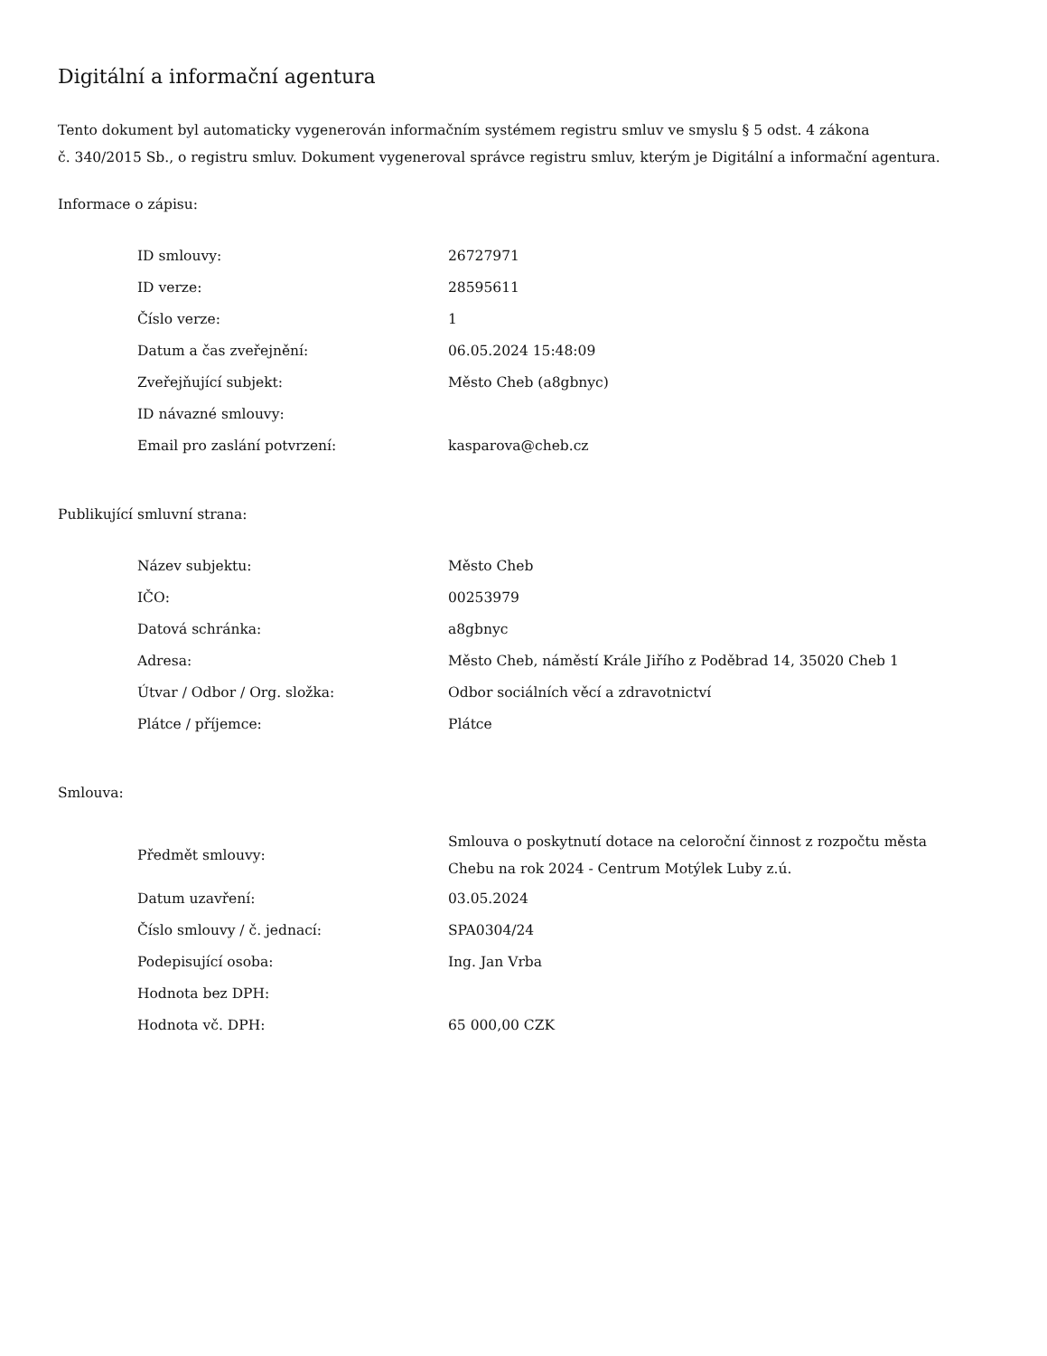Digitální a informační agentura
Tento dokument byl automaticky vygenerován informačním systémem registru smluv ve smyslu § 5 odst. 4 zákona
č. 340/2015 Sb., o registru smluv. Dokument vygeneroval správce registru smluv, kterým je Digitální a informační agentura.
Informace o zápisu:
| ID smlouvy: | 26727971 |
| ID verze: | 28595611 |
| Číslo verze: | 1 |
| Datum a čas zveřejnění: | 06.05.2024 15:48:09 |
| Zveřejňující subjekt: | Město Cheb (a8gbnyc) |
| ID návazné smlouvy: | |
| Email pro zaslání potvrzení: | kasparova@cheb.cz |
Publikující smluvní strana:
| Název subjektu: | Město Cheb |
| IČO: | 00253979 |
| Datová schránka: | a8gbnyc |
| Adresa: | Město Cheb, náměstí Krále Jiřího z Poděbrad 14, 35020 Cheb 1 |
| Útvar / Odbor / Org. složka: | Odbor sociálních věcí a zdravotnictví |
| Plátce / příjemce: | Plátce |
Smlouva:
| Předmět smlouvy: | Smlouva o poskytnutí dotace na celoroční činnost z rozpočtu města Chebu na rok 2024 - Centrum Motýlek Luby z.ú. |
| Datum uzavření: | 03.05.2024 |
| Číslo smlouvy / č. jednací: | SPA0304/24 |
| Podepisující osoba: | Ing. Jan Vrba |
| Hodnota bez DPH: | |
| Hodnota vč. DPH: | 65 000,00 CZK |